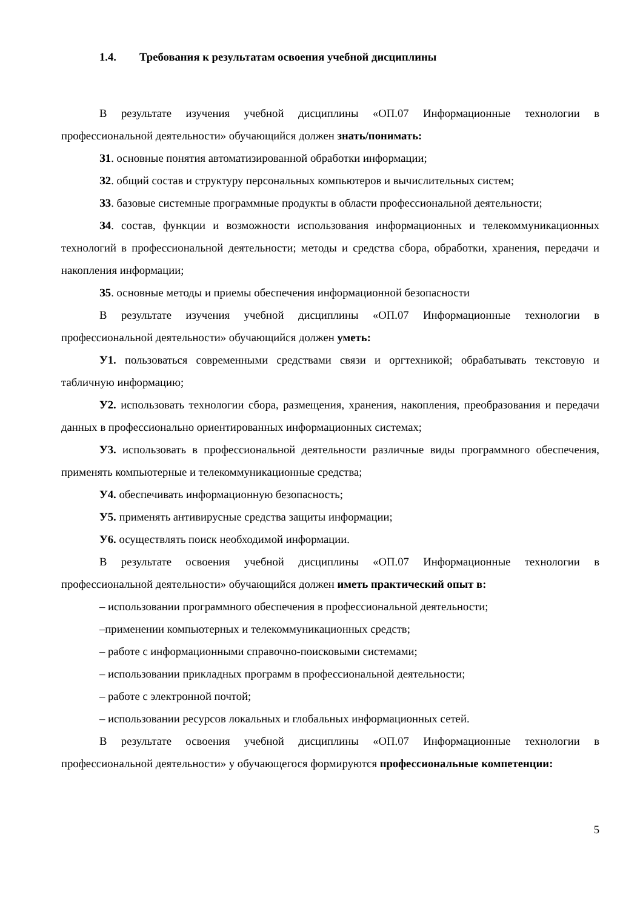1.4. Требования к результатам освоения учебной дисциплины
В результате изучения учебной дисциплины «ОП.07 Информационные технологии в профессиональной деятельности» обучающийся должен знать/понимать:
З1. основные понятия автоматизированной обработки информации;
З2. общий состав и структуру персональных компьютеров и вычислительных систем;
З3. базовые системные программные продукты в области профессиональной деятельности;
З4. состав, функции и возможности использования информационных и телекоммуникационных технологий в профессиональной деятельности; методы и средства сбора, обработки, хранения, передачи и накопления информации;
З5. основные методы и приемы обеспечения информационной безопасности
В результате изучения учебной дисциплины «ОП.07 Информационные технологии в профессиональной деятельности» обучающийся должен уметь:
У1. пользоваться современными средствами связи и оргтехникой; обрабатывать текстовую и табличную информацию;
У2. использовать технологии сбора, размещения, хранения, накопления, преобразования и передачи данных в профессионально ориентированных информационных системах;
У3. использовать в профессиональной деятельности различные виды программного обеспечения, применять компьютерные и телекоммуникационные средства;
У4. обеспечивать информационную безопасность;
У5. применять антивирусные средства защиты информации;
У6. осуществлять поиск необходимой информации.
В результате освоения учебной дисциплины «ОП.07 Информационные технологии в профессиональной деятельности» обучающийся должен иметь практический опыт в:
– использовании программного обеспечения в профессиональной деятельности;
–применении компьютерных и телекоммуникационных средств;
– работе с информационными справочно-поисковыми системами;
– использовании прикладных программ в профессиональной деятельности;
– работе с электронной почтой;
– использовании ресурсов локальных и глобальных информационных сетей.
В результате освоения учебной дисциплины «ОП.07 Информационные технологии в профессиональной деятельности» у обучающегося формируются профессиональные компетенции:
5